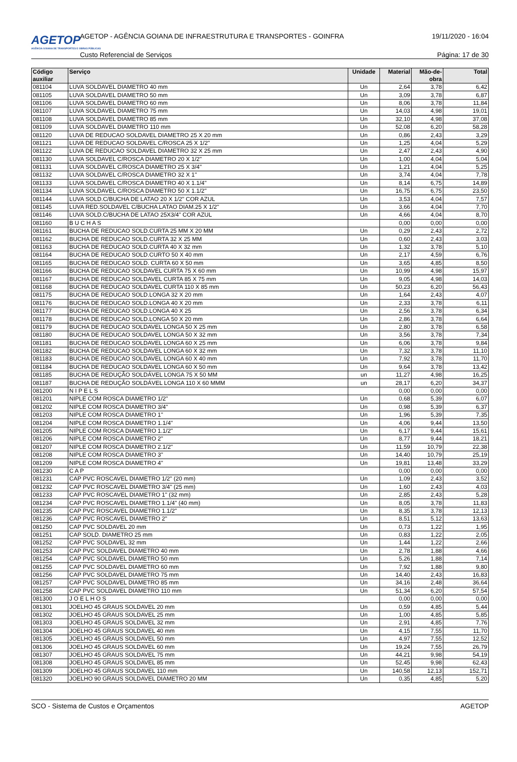AGETOP
AGÊNCIA GOIANA DE TRANSPORTES E OBRAS PÚBLICAS
AGETOP - AGÊNCIA GOIANA DE INFRAESTRUTURA E TRANSPORTES - GOINFRA
19/11/2020 - 16:04
Custo Referencial de Serviços Página: 17 de 30
| Código auxiliar | Serviço | Unidade | Material | Mão-de- obra | Total |
| --- | --- | --- | --- | --- | --- |
| 081104 | LUVA SOLDAVEL DIAMETRO 40 mm | Un | 2,64 | 3,78 | 6,42 |
| 081105 | LUVA SOLDAVEL DIAMETRO 50 mm | Un | 3,09 | 3,78 | 6,87 |
| 081106 | LUVA SOLDAVEL DIAMETRO 60 mm | Un | 8,06 | 3,78 | 11,84 |
| 081107 | LUVA SOLDAVEL DIAMETRO 75 mm | Un | 14,03 | 4,98 | 19,01 |
| 081108 | LUVA SOLDAVEL DIAMETRO 85 mm | Un | 32,10 | 4,98 | 37,08 |
| 081109 | LUVA SOLDAVEL DIAMETRO 110 mm | Un | 52,08 | 6,20 | 58,28 |
| 081120 | LUVA DE REDUCAO SOLDAVEL DIAMETRO 25 X 20 mm | Un | 0,86 | 2,43 | 3,29 |
| 081121 | LUVA DE REDUCAO SOLDAVEL C/ROSCA 25 X 1/2" | Un | 1,25 | 4,04 | 5,29 |
| 081122 | LUVA DE REDUCAO SOLDAVEL DIAMETRO 32 X 25 mm | Un | 2,47 | 2,43 | 4,90 |
| 081130 | LUVA SOLDAVEL C/ROSCA DIAMETRO 20 X 1/2" | Un | 1,00 | 4,04 | 5,04 |
| 081131 | LUVA SOLDAVEL C/ROSCA DIAMETRO 25 X 3/4" | Un | 1,21 | 4,04 | 5,25 |
| 081132 | LUVA SOLDAVEL C/ROSCA DIAMETRO 32 X 1" | Un | 3,74 | 4,04 | 7,78 |
| 081133 | LUVA SOLDAVEL C/ROSCA DIAMETRO 40 X 1.1/4" | Un | 8,14 | 6,75 | 14,89 |
| 081134 | LUVA SOLDAVEL C/ROSCA DIAMETRO 50 X 1.1/2" | Un | 16,75 | 6,75 | 23,50 |
| 081144 | LUVA SOLD.C/BUCHA DE LATAO 20 X 1/2" COR AZUL | Un | 3,53 | 4,04 | 7,57 |
| 081145 | LUVA RED.SOLDAVEL C/BUCHA LATAO DIAM.25 X 1/2" | Un | 3,66 | 4,04 | 7,70 |
| 081146 | LUVA SOLD.C/BUCHA DE LATAO 25X3/4" COR AZUL | Un | 4,66 | 4,04 | 8,70 |
| 081160 | B U C H A S | | 0,00 | 0,00 | 0,00 |
| 081161 | BUCHA DE REDUCAO SOLD.CURTA 25 MM X 20 MM | Un | 0,29 | 2,43 | 2,72 |
| 081162 | BUCHA DE REDUCAO SOLD.CURTA 32 X 25 MM | Un | 0,60 | 2,43 | 3,03 |
| 081163 | BUCHA DE REDUCAO SOLD.CURTA 40 X 32 mm | Un | 1,32 | 3,78 | 5,10 |
| 081164 | BUCHA DE REDUCAO SOLD.CURTO 50 X 40 mm | Un | 2,17 | 4,59 | 6,76 |
| 081165 | BUCHA DE REDUCAO SOLD. CURTA 60 X 50 mm | Un | 3,65 | 4,85 | 8,50 |
| 081166 | BUCHA DE REDUCAO SOLDAVEL CURTA 75 X 60 mm | Un | 10,99 | 4,98 | 15,97 |
| 081167 | BUCHA DE REDUCAO SOLDAVEL CURTA 85 X 75 mm | Un | 9,05 | 4,98 | 14,03 |
| 081168 | BUCHA DE REDUCAO SOLDAVEL CURTA 110 X 85 mm | Un | 50,23 | 6,20 | 56,43 |
| 081175 | BUCHA DE REDUCAO SOLD.LONGA 32 X 20 mm | Un | 1,64 | 2,43 | 4,07 |
| 081176 | BUCHA DE REDUCAO SOLD.LONGA 40 X 20 mm | Un | 2,33 | 3,78 | 6,11 |
| 081177 | BUCHA DE REDUCAO SOLD.LONGA 40 X 25 | Un | 2,56 | 3,78 | 6,34 |
| 081178 | BUCHA DE REDUCAO SOLD.LONGA 50 X 20 mm | Un | 2,86 | 3,78 | 6,64 |
| 081179 | BUCHA DE REDUCAO SOLDAVEL LONGA 50 X 25 mm | Un | 2,80 | 3,78 | 6,58 |
| 081180 | BUCHA DE REDUCAO SOLDAVEL LONGA 50 X 32 mm | Un | 3,56 | 3,78 | 7,34 |
| 081181 | BUCHA DE REDUCAO SOLDAVEL LONGA 60 X 25 mm | Un | 6,06 | 3,78 | 9,84 |
| 081182 | BUCHA DE REDUCAO SOLDAVEL LONGA 60 X 32 mm | Un | 7,32 | 3,78 | 11,10 |
| 081183 | BUCHA DE REDUCAO SOLDAVEL LONGA 60 X 40 mm | Un | 7,92 | 3,78 | 11,70 |
| 081184 | BUCHA DE REDUCAO SOLDAVEL LONGA 60 X 50 mm | Un | 9,64 | 3,78 | 13,42 |
| 081185 | BUCHA DE REDUÇÃO SOLDÁVEL LONGA 75 X 50 MM | un | 11,27 | 4,98 | 16,25 |
| 081187 | BUCHA DE REDUÇÃO SOLDÁVEL LONGA 110 X 60 MMM | un | 28,17 | 6,20 | 34,37 |
| 081200 | N I P E L S | | 0,00 | 0,00 | 0,00 |
| 081201 | NIPLE COM ROSCA DIAMETRO 1/2" | Un | 0,68 | 5,39 | 6,07 |
| 081202 | NIPLE COM ROSCA DIAMETRO 3/4" | Un | 0,98 | 5,39 | 6,37 |
| 081203 | NIPLE COM ROSCA DIAMETRO 1" | Un | 1,96 | 5,39 | 7,35 |
| 081204 | NIPLE COM ROSCA DIAMETRO 1.1/4" | Un | 4,06 | 9,44 | 13,50 |
| 081205 | NIPLE COM ROSCA DIAMETRO 1.1/2" | Un | 6,17 | 9,44 | 15,61 |
| 081206 | NIPLE COM ROSCA DIAMETRO 2" | Un | 8,77 | 9,44 | 18,21 |
| 081207 | NIPLE COM ROSCA DIAMETRO 2.1/2" | Un | 11,59 | 10,79 | 22,38 |
| 081208 | NIPLE COM ROSCA DIAMETRO 3" | Un | 14,40 | 10,79 | 25,19 |
| 081209 | NIPLE COM ROSCA DIAMETRO 4" | Un | 19,81 | 13,48 | 33,29 |
| 081230 | C A P | | 0,00 | 0,00 | 0,00 |
| 081231 | CAP PVC ROSCAVEL DIAMETRO 1/2" (20 mm) | Un | 1,09 | 2,43 | 3,52 |
| 081232 | CAP PVC ROSCAVEL DIAMETRO 3/4" (25 mm) | Un | 1,60 | 2,43 | 4,03 |
| 081233 | CAP PVC ROSCAVEL DIAMETRO 1" (32 mm) | Un | 2,85 | 2,43 | 5,28 |
| 081234 | CAP PVC ROSCAVEL DIAMETRO 1.1/4" (40 mm) | Un | 8,05 | 3,78 | 11,83 |
| 081235 | CAP PVC ROSCAVEL DIAMETRO 1.1/2" | Un | 8,35 | 3,78 | 12,13 |
| 081236 | CAP PVC ROSCAVEL DIAMETRO 2" | Un | 8,51 | 5,12 | 13,63 |
| 081250 | CAP PVC SOLDAVEL 20 mm | Un | 0,73 | 1,22 | 1,95 |
| 081251 | CAP SOLD. DIAMETRO 25 mm | Un | 0,83 | 1,22 | 2,05 |
| 081252 | CAP PVC SOLDAVEL 32 mm | Un | 1,44 | 1,22 | 2,66 |
| 081253 | CAP PVC SOLDAVEL DIAMETRO 40 mm | Un | 2,78 | 1,88 | 4,66 |
| 081254 | CAP PVC SOLDAVEL DIAMETRO 50 mm | Un | 5,26 | 1,88 | 7,14 |
| 081255 | CAP PVC SOLDAVEL DIAMETRO 60 mm | Un | 7,92 | 1,88 | 9,80 |
| 081256 | CAP PVC SOLDAVEL DIAMETRO 75 mm | Un | 14,40 | 2,43 | 16,83 |
| 081257 | CAP PVC SOLDAVEL DIAMETRO 85 mm | Un | 34,16 | 2,48 | 36,64 |
| 081258 | CAP PVC SOLDAVEL DIAMETRO 110 mm | Un | 51,34 | 6,20 | 57,54 |
| 081300 | J O E L H O S | | 0,00 | 0,00 | 0,00 |
| 081301 | JOELHO 45 GRAUS SOLDAVEL 20 mm | Un | 0,59 | 4,85 | 5,44 |
| 081302 | JOELHO 45 GRAUS SOLDAVEL 25 mm | Un | 1,00 | 4,85 | 5,85 |
| 081303 | JOELHO 45 GRAUS SOLDAVEL 32 mm | Un | 2,91 | 4,85 | 7,76 |
| 081304 | JOELHO 45 GRAUS SOLDAVEL 40 mm | Un | 4,15 | 7,55 | 11,70 |
| 081305 | JOELHO 45 GRAUS SOLDAVEL 50 mm | Un | 4,97 | 7,55 | 12,52 |
| 081306 | JOELHO 45 GRAUS SOLDAVEL 60 mm | Un | 19,24 | 7,55 | 26,79 |
| 081307 | JOELHO 45 GRAUS SOLDAVEL 75 mm | Un | 44,21 | 9,98 | 54,19 |
| 081308 | JOELHO 45 GRAUS SOLDAVEL 85 mm | Un | 52,45 | 9,98 | 62,43 |
| 081309 | JOELHO 45 GRAUS SOLDAVEL 110 mm | Un | 140,58 | 12,13 | 152,71 |
| 081320 | JOELHO 90 GRAUS SOLDAVEL DIAMETRO 20 MM | Un | 0,35 | 4,85 | 5,20 |
SCO - Sistema de Custos e Orçamentos AGETOP